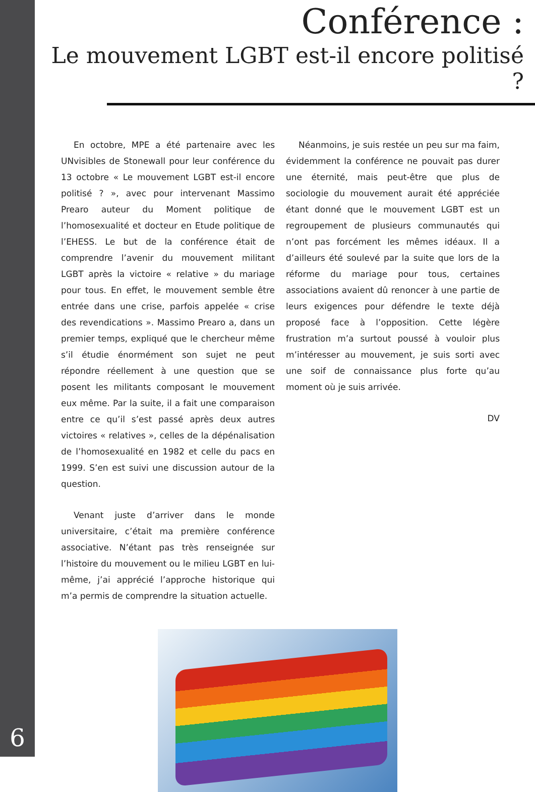6
Conférence :
Le mouvement LGBT est-il encore politisé ?
En octobre, MPE a été partenaire avec les UNvisibles de Stonewall pour leur conférence du 13 octobre « Le mouvement LGBT est-il encore politisé ? », avec pour intervenant Massimo Prearo auteur du Moment politique de l’homosexualité et docteur en Etude politique de l’EHESS. Le but de la conférence était de comprendre l’avenir du mouvement militant LGBT après la victoire « relative » du mariage pour tous. En effet, le mouvement semble être entrée dans une crise, parfois appelée « crise des revendications ». Massimo Prearo a, dans un premier temps, expliqué que le chercheur même s’il étudie énormément son sujet ne peut répondre réellement à une question que se posent les militants composant le mouvement eux même. Par la suite, il a fait une comparaison entre ce qu’il s’est passé après deux autres victoires « relatives », celles de la dépénalisation de l’homosexualité en 1982 et celle du pacs en 1999. S’en est suivi une discussion autour de la question.
Venant juste d’arriver dans le monde universitaire, c’était ma première conférence associative. N’étant pas très renseignée sur l’histoire du mouvement ou le milieu LGBT en lui-même, j’ai apprécié l’approche historique qui m’a permis de comprendre la situation actuelle.
Néanmoins, je suis restée un peu sur ma faim, évidemment la conférence ne pouvait pas durer une éternité, mais peut-être que plus de sociologie du mouvement aurait été appréciée étant donné que le mouvement LGBT est un regroupement de plusieurs communautés qui n’ont pas forcément les mêmes idéaux. Il a d’ailleurs été soulevé par la suite que lors de la réforme du mariage pour tous, certaines associations avaient dû renoncer à une partie de leurs exigences pour défendre le texte déjà proposé face à l’opposition. Cette légère frustration m’a surtout poussé à vouloir plus m’intéresser au mouvement, je suis sorti avec une soif de connaissance plus forte qu’au moment où je suis arrivée.
DV